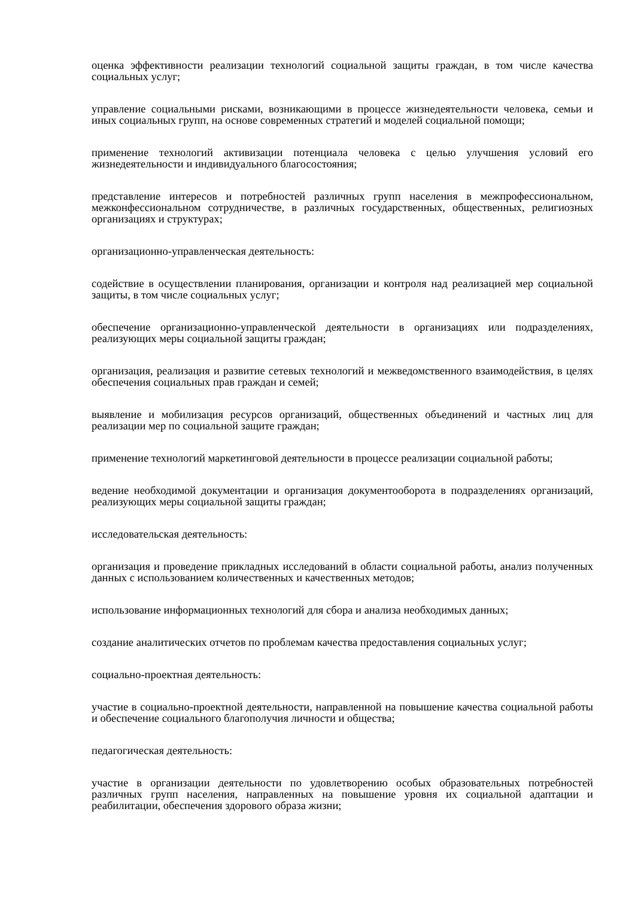оценка эффективности реализации технологий социальной защиты граждан, в том числе качества социальных услуг;
управление социальными рисками, возникающими в процессе жизнедеятельности человека, семьи и иных социальных групп, на основе современных стратегий и моделей социальной помощи;
применение технологий активизации потенциала человека с целью улучшения условий его жизнедеятельности и индивидуального благосостояния;
представление интересов и потребностей различных групп населения в межпрофессиональном, межконфессиональном сотрудничестве, в различных государственных, общественных, религиозных организациях и структурах;
организационно-управленческая деятельность:
содействие в осуществлении планирования, организации и контроля над реализацией мер социальной защиты, в том числе социальных услуг;
обеспечение организационно-управленческой деятельности в организациях или подразделениях, реализующих меры социальной защиты граждан;
организация, реализация и развитие сетевых технологий и межведомственного взаимодействия, в целях обеспечения социальных прав граждан и семей;
выявление и мобилизация ресурсов организаций, общественных объединений и частных лиц для реализации мер по социальной защите граждан;
применение технологий маркетинговой деятельности в процессе реализации социальной работы;
ведение необходимой документации и организация документооборота в подразделениях организаций, реализующих меры социальной защиты граждан;
исследовательская деятельность:
организация и проведение прикладных исследований в области социальной работы, анализ полученных данных с использованием количественных и качественных методов;
использование информационных технологий для сбора и анализа необходимых данных;
создание аналитических отчетов по проблемам качества предоставления социальных услуг;
социально-проектная деятельность:
участие в социально-проектной деятельности, направленной на повышение качества социальной работы и обеспечение социального благополучия личности и общества;
педагогическая деятельность:
участие в организации деятельности по удовлетворению особых образовательных потребностей различных групп населения, направленных на повышение уровня их социальной адаптации и реабилитации, обеспечения здорового образа жизни;